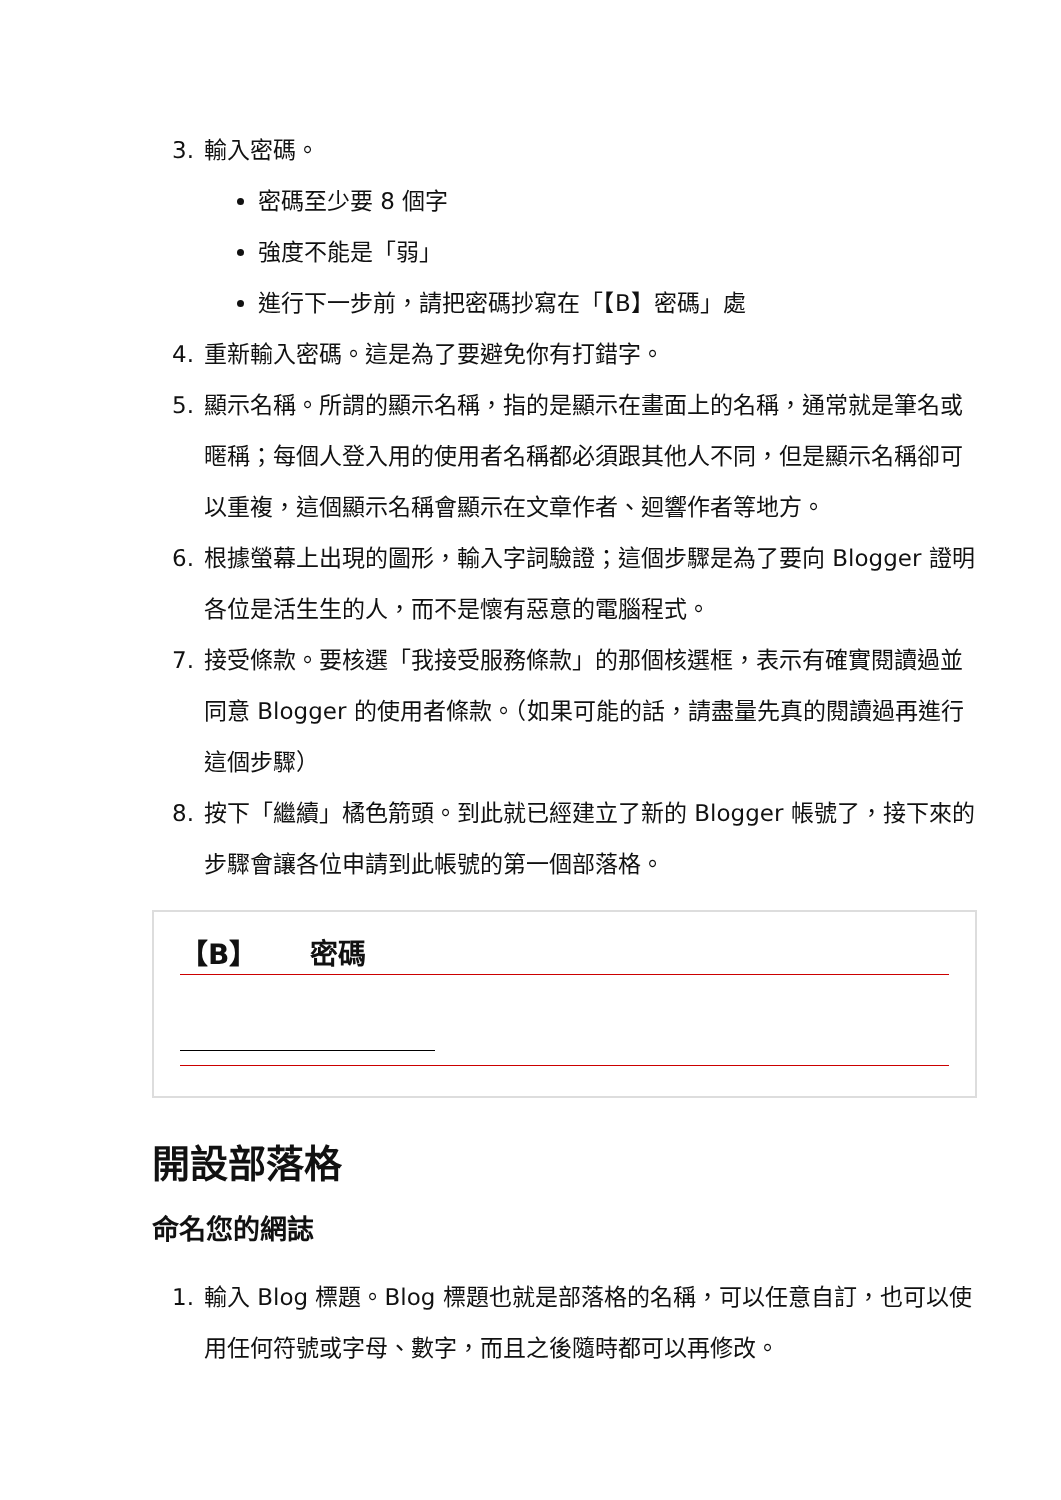3. 輸入密碼。
密碼至少要 8 個字
強度不能是「弱」
進行下一步前，請把密碼抄寫在「【B】密碼」處
4. 重新輸入密碼。這是為了要避免你有打錯字。
5. 顯示名稱。所謂的顯示名稱，指的是顯示在畫面上的名稱，通常就是筆名或暱稱；每個人登入用的使用者名稱都必須跟其他人不同，但是顯示名稱卻可以重複，這個顯示名稱會顯示在文章作者、迴響作者等地方。
6. 根據螢幕上出現的圖形，輸入字詞驗證；這個步驟是為了要向 Blogger 證明各位是活生生的人，而不是懷有惡意的電腦程式。
7. 接受條款。要核選「我接受服務條款」的那個核選框，表示有確實閱讀過並同意 Blogger 的使用者條款。（如果可能的話，請盡量先真的閱讀過再進行這個步驟）
8. 按下「繼續」橘色箭頭。到此就已經建立了新的 Blogger 帳號了，接下來的步驟會讓各位申請到此帳號的第一個部落格。
【B】 密碼
開設部落格
命名您的網誌
1. 輸入 Blog 標題。Blog 標題也就是部落格的名稱，可以任意自訂，也可以使用任何符號或字母、數字，而且之後隨時都可以再修改。